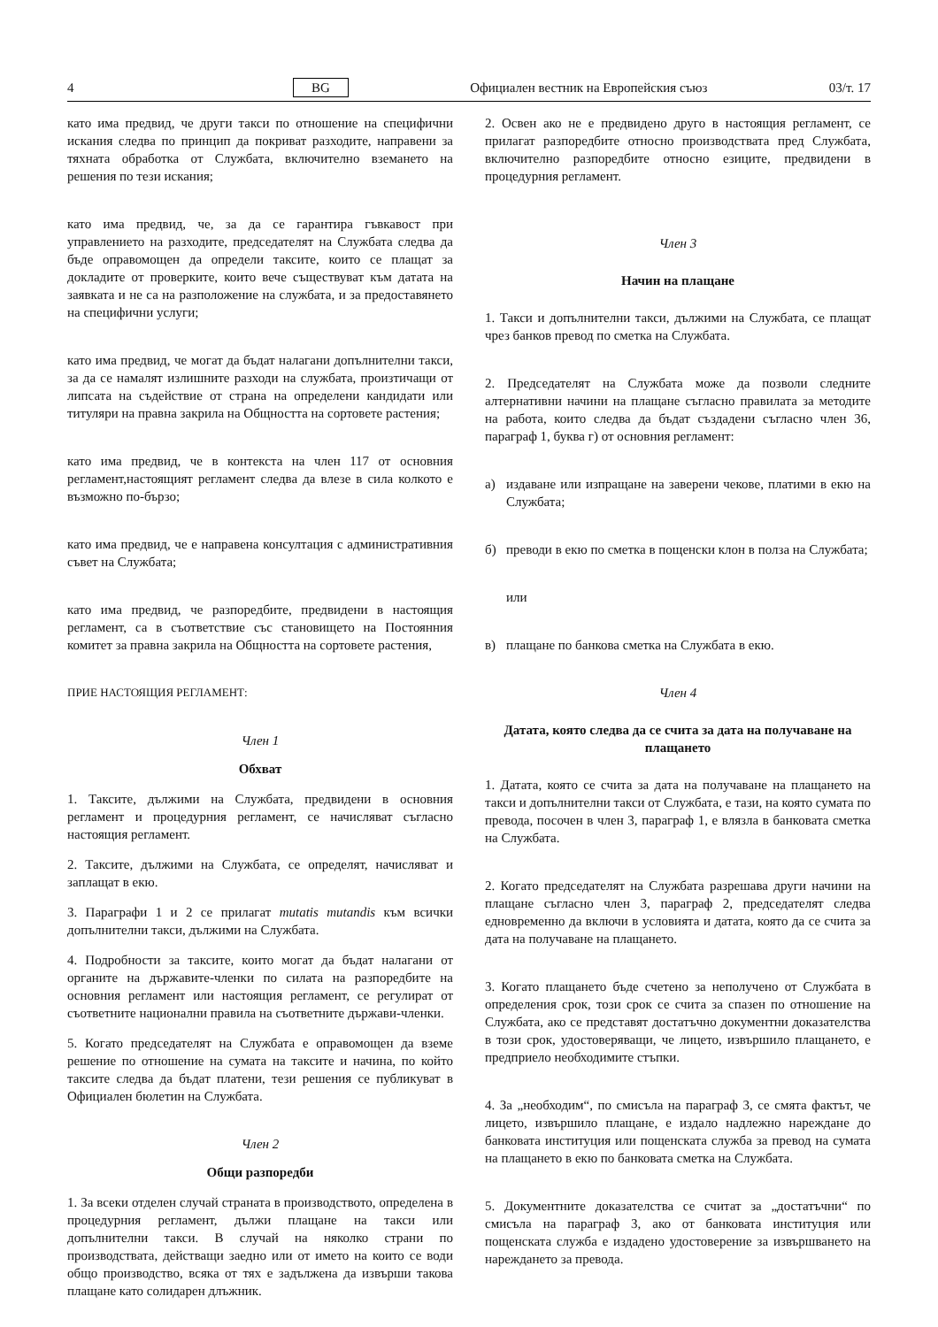4 BG Официален вестник на Европейския съюз 03/т. 17
като има предвид, че други такси по отношение на специфични искания следва по принцип да покриват разходите, направени за тяхната обработка от Службата, включително вземането на решения по тези искания;
като има предвид, че, за да се гарантира гъвкавост при управлението на разходите, председателят на Службата следва да бъде оправомощен да определи таксите, които се плащат за докладите от проверките, които вече съществуват към датата на заявката и не са на разположение на службата, и за предоставянето на специфични услуги;
като има предвид, че могат да бъдат налагани допълнителни такси, за да се намалят излишните разходи на службата, произтичащи от липсата на съдействие от страна на определени кандидати или титуляри на правна закрила на Общността на сортовете растения;
като има предвид, че в контекста на член 117 от основния регламент,настоящият регламент следва да влезе в сила колкото е възможно по-бързо;
като има предвид, че е направена консултация с административния съвет на Службата;
като има предвид, че разпоредбите, предвидени в настоящия регламент, са в съответствие със становището на Постоянния комитет за правна закрила на Общността на сортовете растения,
ПРИЕ НАСТОЯЩИЯ РЕГЛАМЕНТ:
Член 1
Обхват
1. Таксите, дължими на Службата, предвидени в основния регламент и процедурния регламент, се начисляват съгласно настоящия регламент.
2. Таксите, дължими на Службата, се определят, начисляват и заплащат в екю.
3. Параграфи 1 и 2 се прилагат mutatis mutandis към всички допълнителни такси, дължими на Службата.
4. Подробности за таксите, които могат да бъдат налагани от органите на държавите-членки по силата на разпоредбите на основния регламент или настоящия регламент, се регулират от съответните национални правила на съответните държави-членки.
5. Когато председателят на Службата е оправомощен да вземе решение по отношение на сумата на таксите и начина, по който таксите следва да бъдат платени, тези решения се публикуват в Официален бюлетин на Службата.
Член 2
Общи разпоредби
1. За всеки отделен случай страната в производството, определена в процедурния регламент, дължи плащане на такси или допълнителни такси. В случай на няколко страни по производствата, действащи заедно или от името на които се води общо производство, всяка от тях е задължена да извърши такова плащане като солидарен длъжник.
2. Освен ако не е предвидено друго в настоящия регламент, се прилагат разпоредбите относно производствата пред Службата, включително разпоредбите относно езиците, предвидени в процедурния регламент.
Член 3
Начин на плащане
1. Такси и допълнителни такси, дължими на Службата, се плащат чрез банков превод по сметка на Службата.
2. Председателят на Службата може да позволи следните алтернативни начини на плащане съгласно правилата за методите на работа, които следва да бъдат създадени съгласно член 36, параграф 1, буква г) от основния регламент:
а) издаване или изпращане на заверени чекове, платими в екю на Службата;
б) преводи в екю по сметка в пощенски клон в полза на Службата;
или
в) плащане по банкова сметка на Службата в екю.
Член 4
Датата, която следва да се счита за дата на получаване на плащането
1. Датата, която се счита за дата на получаване на плащането на такси и допълнителни такси от Службата, е тази, на която сумата по превода, посочен в член 3, параграф 1, е влязла в банковата сметка на Службата.
2. Когато председателят на Службата разрешава други начини на плащане съгласно член 3, параграф 2, председателят следва едновременно да включи в условията и датата, която да се счита за дата на получаване на плащането.
3. Когато плащането бъде счетено за неполучено от Службата в определения срок, този срок се счита за спазен по отношение на Службата, ако се представят достатъчно документни доказателства в този срок, удостоверяващи, че лицето, извършило плащането, е предприело необходимите стъпки.
4. За „необходим“, по смисъла на параграф 3, се смята фактът, че лицето, извършило плащане, е издало надлежно нареждане до банковата институция или пощенската служба за превод на сумата на плащането в екю по банковата сметка на Службата.
5. Документните доказателства се считат за „достатъчни“ по смисъла на параграф 3, ако от банковата институция или пощенската служба е издадено удостоверение за извършването на нареждането за превода.